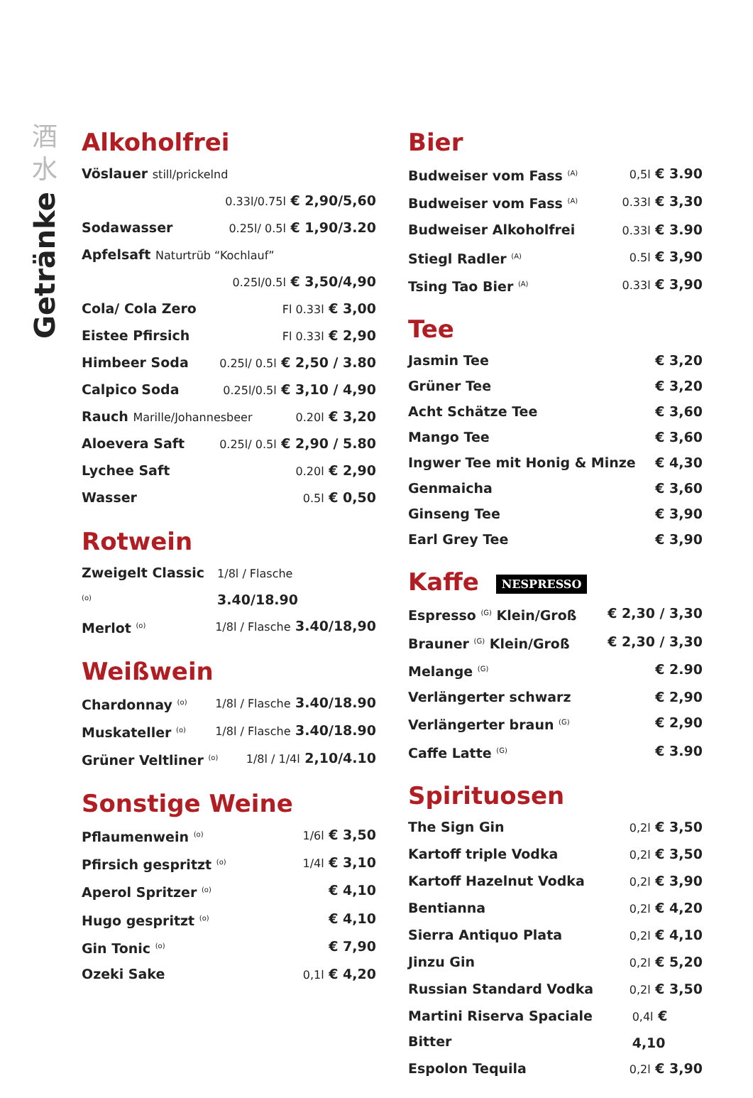酒
水
Getränke
Alkoholfrei
Vöslauer still/prickelnd
0.33l/0.75l € 2,90/5,60
Sodawasser 0.25l/ 0.5l € 1,90/3.20
Apfelsaft Naturtrüb “Kochlauf”
0.25l/0.5l € 3,50/4,90
Cola/ Cola Zero Fl 0.33l € 3,00
Eistee Pfirsich Fl 0.33l € 2,90
Himbeer Soda 0.25l/ 0.5l € 2,50 / 3.80
Calpico Soda 0.25l/0.5l € 3,10 / 4,90
Rauch Marille/Johannesbeer 0.20l € 3,20
Aloevera Saft 0.25l/ 0.5l € 2,90 / 5.80
Lychee Saft 0.20l € 2,90
Wasser 0.5l € 0,50
Rotwein
Zweigelt Classic <sup>(o)</sup> 1/8l / Flasche 3.40/18.90
Merlot <sup>(o)</sup> 1/8l / Flasche 3.40/18,90
Weißwein
Chardonnay <sup>(o)</sup> 1/8l / Flasche 3.40/18.90
Muskateller <sup>(o)</sup> 1/8l / Flasche 3.40/18.90
Grüner Veltliner <sup>(o)</sup> 1/8l / 1/4l 2,10/4.10
Sonstige Weine
Pflaumenwein <sup>(o)</sup> 1/6l € 3,50
Pfirsich gespritzt <sup>(o)</sup> 1/4l € 3,10
Aperol Spritzer <sup>(o)</sup> € 4,10
Hugo gespritzt <sup>(o)</sup> € 4,10
Gin Tonic <sup>(o)</sup> € 7,90
Ozeki Sake 0,1l € 4,20
Bier
Budweiser vom Fass <sup>(A)</sup> 0,5l € 3.90
Budweiser vom Fass <sup>(A)</sup> 0.33l € 3,30
Budweiser Alkoholfrei 0.33l € 3.90
Stiegl Radler <sup>(A)</sup> 0.5l € 3,90
Tsing Tao Bier <sup>(A)</sup> 0.33l € 3,90
Tee
Jasmin Tee € 3,20
Grüner Tee € 3,20
Acht Schätze Tee € 3,60
Mango Tee € 3,60
Ingwer Tee mit Honig & Minze € 4,30
Genmaicha € 3,60
Ginseng Tee € 3,90
Earl Grey Tee € 3,90
Kaffe NESPRESSO
Espresso <sup>(G)</sup> Klein/Groß € 2,30 / 3,30
Brauner <sup>(G)</sup> Klein/Groß € 2,30 / 3,30
Melange <sup>(G)</sup> € 2.90
Verlängerter schwarz € 2,90
Verlängerter braun <sup>(G)</sup> € 2,90
Caffe Latte <sup>(G)</sup> € 3.90
Spirituosen
The Sign Gin 0,2l € 3,50
Kartoff triple Vodka 0,2l € 3,50
Kartoff Hazelnut Vodka 0,2l € 3,90
Bentianna 0,2l € 4,20
Sierra Antiquo Plata 0,2l € 4,10
Jinzu Gin 0,2l € 5,20
Russian Standard Vodka 0,2l € 3,50
Martini Riserva Spaciale Bitter 0,4l € 4,10
Espolon Tequila 0,2l € 3,90